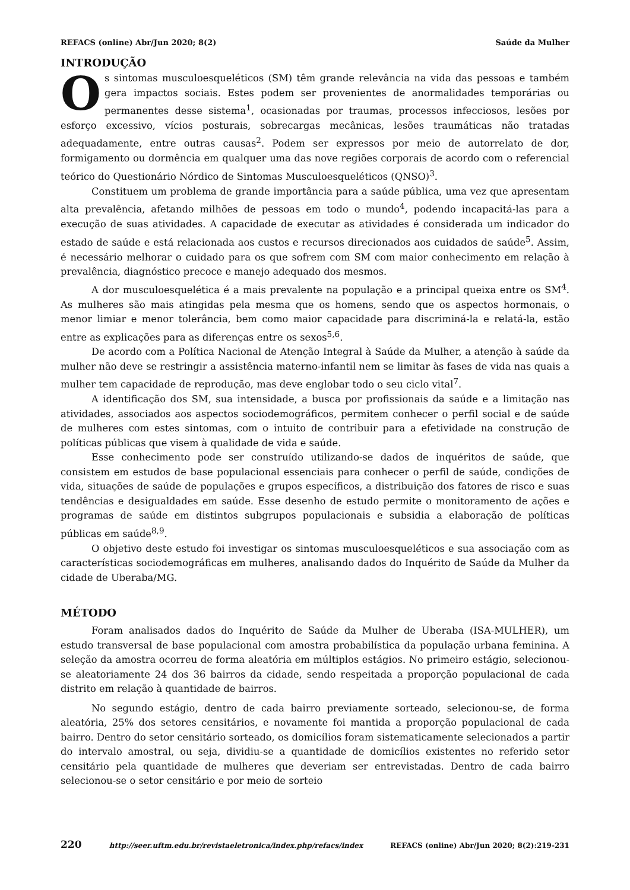REFACS (online) Abr/Jun 2020; 8(2) Saúde da Mulher
INTRODUÇÃO
Os sintomas musculoesqueléticos (SM) têm grande relevância na vida das pessoas e também gera impactos sociais. Estes podem ser provenientes de anormalidades temporárias ou permanentes desse sistema<sup>1</sup>, ocasionadas por traumas, processos infecciosos, lesões por esforço excessivo, vícios posturais, sobrecargas mecânicas, lesões traumáticas não tratadas adequadamente, entre outras causas<sup>2</sup>. Podem ser expressos por meio de autorrelato de dor, formigamento ou dormência em qualquer uma das nove regiões corporais de acordo com o referencial teórico do Questionário Nórdico de Sintomas Musculoesqueléticos (QNSO)<sup>3</sup>.
Constituem um problema de grande importância para a saúde pública, uma vez que apresentam alta prevalência, afetando milhões de pessoas em todo o mundo<sup>4</sup>, podendo incapacitá-las para a execução de suas atividades. A capacidade de executar as atividades é considerada um indicador do estado de saúde e está relacionada aos custos e recursos direcionados aos cuidados de saúde<sup>5</sup>. Assim, é necessário melhorar o cuidado para os que sofrem com SM com maior conhecimento em relação à prevalência, diagnóstico precoce e manejo adequado dos mesmos.
A dor musculoesquelética é a mais prevalente na população e a principal queixa entre os SM<sup>4</sup>. As mulheres são mais atingidas pela mesma que os homens, sendo que os aspectos hormonais, o menor limiar e menor tolerância, bem como maior capacidade para discriminá-la e relatá-la, estão entre as explicações para as diferenças entre os sexos<sup>5,6</sup>.
De acordo com a Política Nacional de Atenção Integral à Saúde da Mulher, a atenção à saúde da mulher não deve se restringir a assistência materno-infantil nem se limitar às fases de vida nas quais a mulher tem capacidade de reprodução, mas deve englobar todo o seu ciclo vital<sup>7</sup>.
A identificação dos SM, sua intensidade, a busca por profissionais da saúde e a limitação nas atividades, associados aos aspectos sociodemográficos, permitem conhecer o perfil social e de saúde de mulheres com estes sintomas, com o intuito de contribuir para a efetividade na construção de políticas públicas que visem à qualidade de vida e saúde.
Esse conhecimento pode ser construído utilizando-se dados de inquéritos de saúde, que consistem em estudos de base populacional essenciais para conhecer o perfil de saúde, condições de vida, situações de saúde de populações e grupos específicos, a distribuição dos fatores de risco e suas tendências e desigualdades em saúde. Esse desenho de estudo permite o monitoramento de ações e programas de saúde em distintos subgrupos populacionais e subsidia a elaboração de políticas públicas em saúde<sup>8,9</sup>.
O objetivo deste estudo foi investigar os sintomas musculoesqueléticos e sua associação com as características sociodemográficas em mulheres, analisando dados do Inquérito de Saúde da Mulher da cidade de Uberaba/MG.
MÉTODO
Foram analisados dados do Inquérito de Saúde da Mulher de Uberaba (ISA-MULHER), um estudo transversal de base populacional com amostra probabilística da população urbana feminina. A seleção da amostra ocorreu de forma aleatória em múltiplos estágios. No primeiro estágio, selecionou-se aleatoriamente 24 dos 36 bairros da cidade, sendo respeitada a proporção populacional de cada distrito em relação à quantidade de bairros.
No segundo estágio, dentro de cada bairro previamente sorteado, selecionou-se, de forma aleatória, 25% dos setores censitários, e novamente foi mantida a proporção populacional de cada bairro. Dentro do setor censitário sorteado, os domicílios foram sistematicamente selecionados a partir do intervalo amostral, ou seja, dividiu-se a quantidade de domicílios existentes no referido setor censitário pela quantidade de mulheres que deveriam ser entrevistadas. Dentro de cada bairro selecionou-se o setor censitário e por meio de sorteio
220 http://seer.uftm.edu.br/revistaeletronica/index.php/refacs/index REFACS (online) Abr/Jun 2020; 8(2):219-231